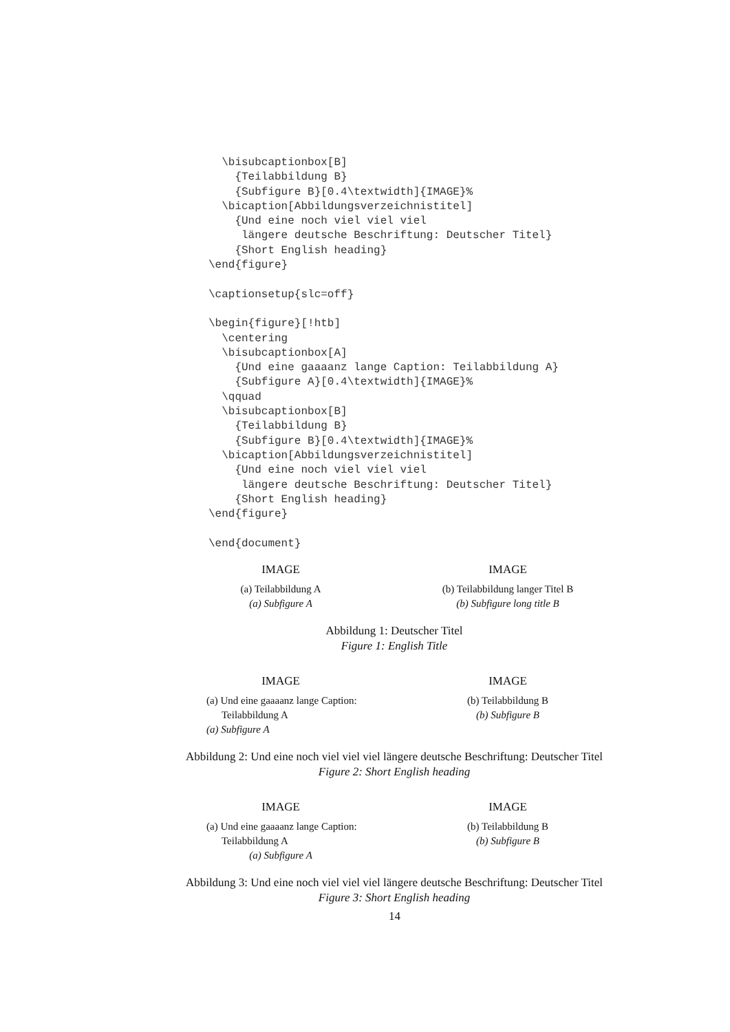\bisubcaptionbox[B]
    {Teilabbildung B}
    {Subfigure B}[0.4\textwidth]{IMAGE}%
  \bicaption[Abbildungsverzeichnistitel]
    {Und eine noch viel viel viel
     längere deutsche Beschriftung: Deutscher Titel}
    {Short English heading}
\end{figure}

\captionsetup{slc=off}

\begin{figure}[!htb]
  \centering
  \bisubcaptionbox[A]
    {Und eine gaaaanz lange Caption: Teilabbildung A}
    {Subfigure A}[0.4\textwidth]{IMAGE}%
  \qquad
  \bisubcaptionbox[B]
    {Teilabbildung B}
    {Subfigure B}[0.4\textwidth]{IMAGE}%
  \bicaption[Abbildungsverzeichnistitel]
    {Und eine noch viel viel viel
     längere deutsche Beschriftung: Deutscher Titel}
    {Short English heading}
\end{figure}

\end{document}
IMAGE
(a) Teilabbildung A
(a) Subfigure A
IMAGE
(b) Teilabbildung langer Titel B
(b) Subfigure long title B
Abbildung 1: Deutscher Titel
Figure 1: English Title
IMAGE
(a) Und eine gaaaanz lange Caption:
Teilabbildung A
(a) Subfigure A
IMAGE
(b) Teilabbildung B
(b) Subfigure B
Abbildung 2: Und eine noch viel viel viel längere deutsche Beschriftung: Deutscher Titel
Figure 2: Short English heading
IMAGE
(a) Und eine gaaaanz lange Caption:
Teilabbildung A
(a) Subfigure A
IMAGE
(b) Teilabbildung B
(b) Subfigure B
Abbildung 3: Und eine noch viel viel viel längere deutsche Beschriftung: Deutscher Titel
Figure 3: Short English heading
14